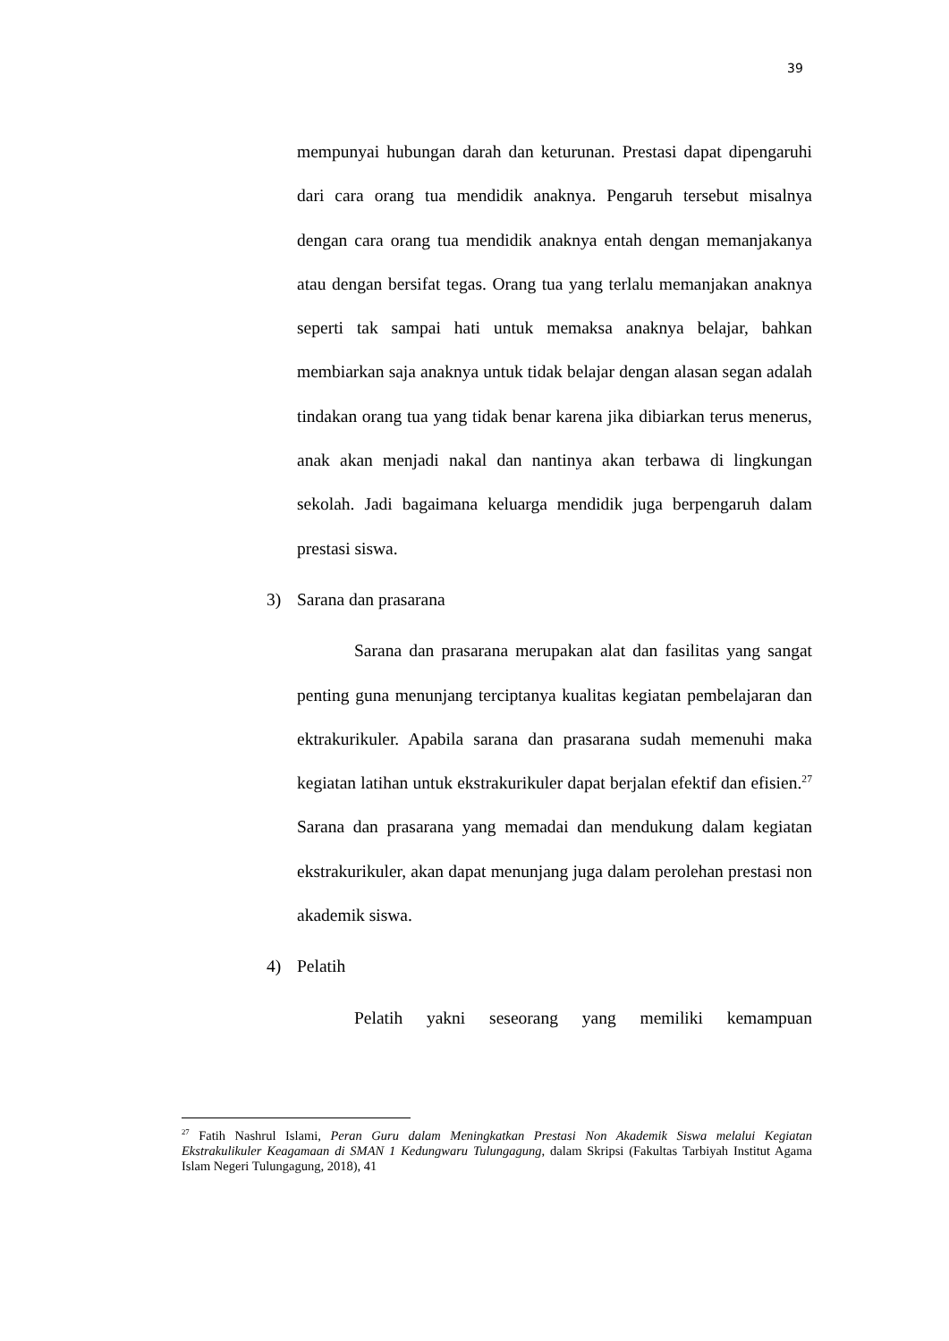39
mempunyai hubungan darah dan keturunan. Prestasi dapat dipengaruhi dari cara orang tua mendidik anaknya. Pengaruh tersebut misalnya dengan cara orang tua mendidik anaknya entah dengan memanjakanya atau dengan bersifat tegas. Orang tua yang terlalu memanjakan anaknya seperti tak sampai hati untuk memaksa anaknya belajar, bahkan membiarkan saja anaknya untuk tidak belajar dengan alasan segan adalah tindakan orang tua yang tidak benar karena jika dibiarkan terus menerus, anak akan menjadi nakal dan nantinya akan terbawa di lingkungan sekolah. Jadi bagaimana keluarga mendidik juga berpengaruh dalam prestasi siswa.
3) Sarana dan prasarana
Sarana dan prasarana merupakan alat dan fasilitas yang sangat penting guna menunjang terciptanya kualitas kegiatan pembelajaran dan ektrakurikuler. Apabila sarana dan prasarana sudah memenuhi maka kegiatan latihan untuk ekstrakurikuler dapat berjalan efektif dan efisien.<sup>27</sup> Sarana dan prasarana yang memadai dan mendukung dalam kegiatan ekstrakurikuler, akan dapat menunjang juga dalam perolehan prestasi non akademik siswa.
4) Pelatih
Pelatih yakni seseorang yang memiliki kemampuan
<sup>27</sup> Fatih Nashrul Islami, Peran Guru dalam Meningkatkan Prestasi Non Akademik Siswa melalui Kegiatan Ekstrakulikuler Keagamaan di SMAN 1 Kedungwaru Tulungagung, dalam Skripsi (Fakultas Tarbiyah Institut Agama Islam Negeri Tulungagung, 2018), 41